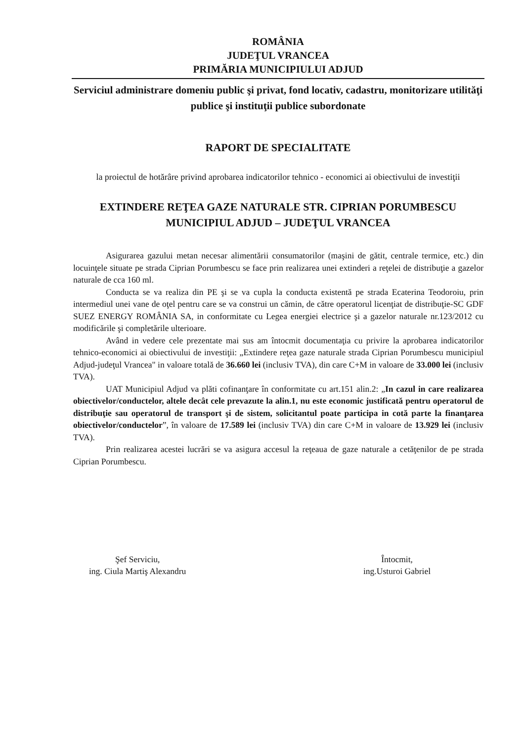ROMÂNIA
JUDEŢUL VRANCEA
PRIMĂRIA MUNICIPIULUI ADJUD
Serviciul administrare domeniu public şi privat, fond locativ, cadastru, monitorizare utilităţi publice şi instituţii publice subordonate
RAPORT DE SPECIALITATE
la proiectul de hotărâre privind aprobarea indicatorilor tehnico - economici ai obiectivului de investiţii
EXTINDERE REŢEA GAZE NATURALE STR. CIPRIAN PORUMBESCU
MUNICIPIUL ADJUD – JUDEŢUL VRANCEA
Asigurarea gazului metan necesar alimentării consumatorilor (maşini de gătit, centrale termice, etc.) din locuinţele situate pe strada Ciprian Porumbescu se face prin realizarea unei extinderi a reţelei de distribuţie a gazelor naturale de cca 160 ml.
Conducta se va realiza din PE şi se va cupla la conducta existentă pe strada Ecaterina Teodoroiu, prin intermediul unei vane de oţel pentru care se va construi un cămin, de către operatorul licenţiat de distribuţie-SC GDF SUEZ ENERGY ROMÂNIA SA, in conformitate cu Legea energiei electrice şi a gazelor naturale nr.123/2012 cu modificările şi completările ulterioare.
Având in vedere cele prezentate mai sus am întocmit documentaţia cu privire la aprobarea indicatorilor tehnico-economici ai obiectivului de investiţii: „Extindere reţea gaze naturale strada Ciprian Porumbescu municipiul Adjud-judeţul Vrancea" in valoare totală de 36.660 lei (inclusiv TVA), din care C+M in valoare de 33.000 lei (inclusiv TVA).
UAT Municipiul Adjud va plăti cofinanţare în conformitate cu art.151 alin.2: „In cazul in care realizarea obiectivelor/conductelor, altele decât cele prevazute la alin.1, nu este economic justificată pentru operatorul de distribuţie sau operatorul de transport şi de sistem, solicitantul poate participa in cotă parte la finanţarea obiectivelor/conductelor”, în valoare de 17.589 lei (inclusiv TVA) din care C+M in valoare de 13.929 lei (inclusiv TVA).
Prin realizarea acestei lucrări se va asigura accesul la reţeaua de gaze naturale a cetăţenilor de pe strada Ciprian Porumbescu.
Şef Serviciu,
ing. Ciula Martiş Alexandru
Întocmit,
ing.Usturoi Gabriel